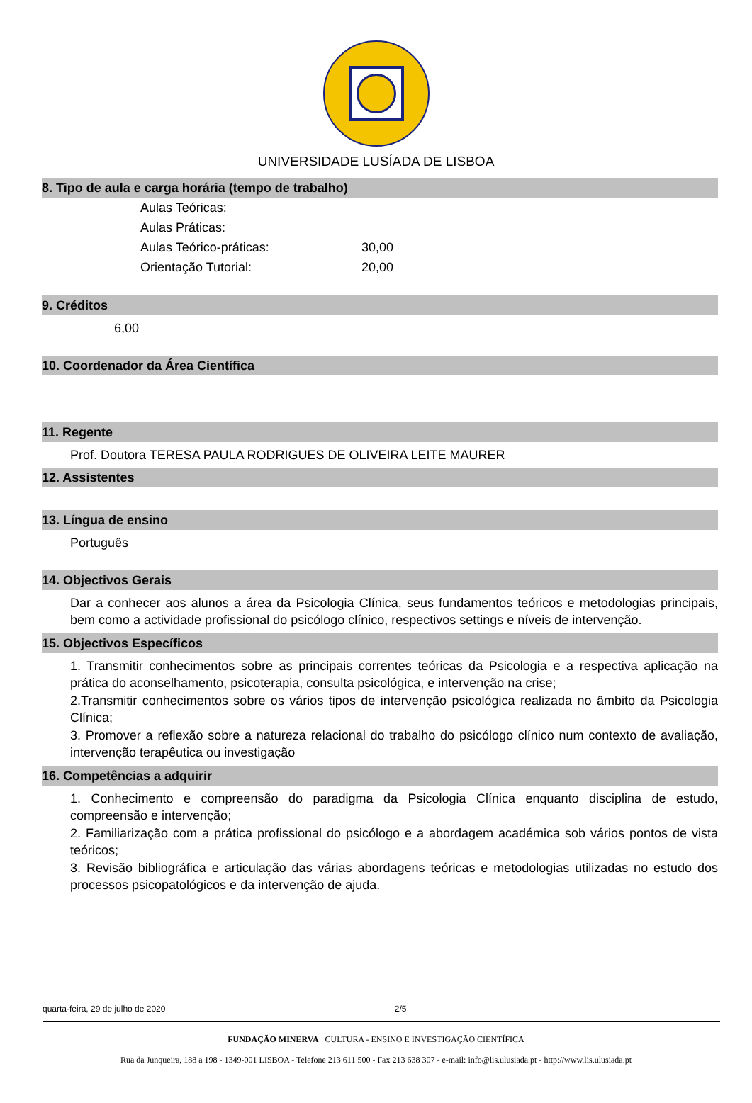UNIVERSIDADE LUSÍADA DE LISBOA
8. Tipo de aula e carga horária (tempo de trabalho)
| Aulas Teóricas: | |
| Aulas Práticas: | |
| Aulas Teórico-práticas: | 30,00 |
| Orientação Tutorial: | 20,00 |
9. Créditos
6,00
10. Coordenador da Área Científica
11. Regente
Prof. Doutora TERESA PAULA RODRIGUES DE OLIVEIRA LEITE MAURER
12. Assistentes
13. Língua de ensino
Português
14. Objectivos Gerais
Dar a conhecer aos alunos a área da Psicologia Clínica, seus fundamentos teóricos e metodologias principais, bem como a actividade profissional do psicólogo clínico, respectivos settings e níveis de intervenção.
15. Objectivos Específicos
1. Transmitir conhecimentos sobre as principais correntes teóricas da Psicologia e a respectiva aplicação na prática do aconselhamento, psicoterapia, consulta psicológica, e intervenção na crise;
2.Transmitir conhecimentos sobre os vários tipos de intervenção psicológica realizada no âmbito da Psicologia Clínica;
3. Promover a reflexão sobre a natureza relacional do trabalho do psicólogo clínico num contexto de avaliação, intervenção terapêutica ou investigação
16. Competências a adquirir
1. Conhecimento e compreensão do paradigma da Psicologia Clínica enquanto disciplina de estudo, compreensão e intervenção;
2. Familiarização com a prática profissional do psicólogo e a abordagem académica sob vários pontos de vista teóricos;
3. Revisão bibliográfica e articulação das várias abordagens teóricas e metodologias utilizadas no estudo dos processos psicopatológicos e da intervenção de ajuda.
quarta-feira, 29 de julho de 2020 2/5
FUNDAÇÃO MINERVA CULTURA - ENSINO E INVESTIGAÇÃO CIENTÍFICA
Rua da Junqueira, 188 a 198 - 1349-001 LISBOA - Telefone 213 611 500 - Fax 213 638 307 - e-mail: info@lis.ulusiada.pt - http://www.lis.ulusiada.pt